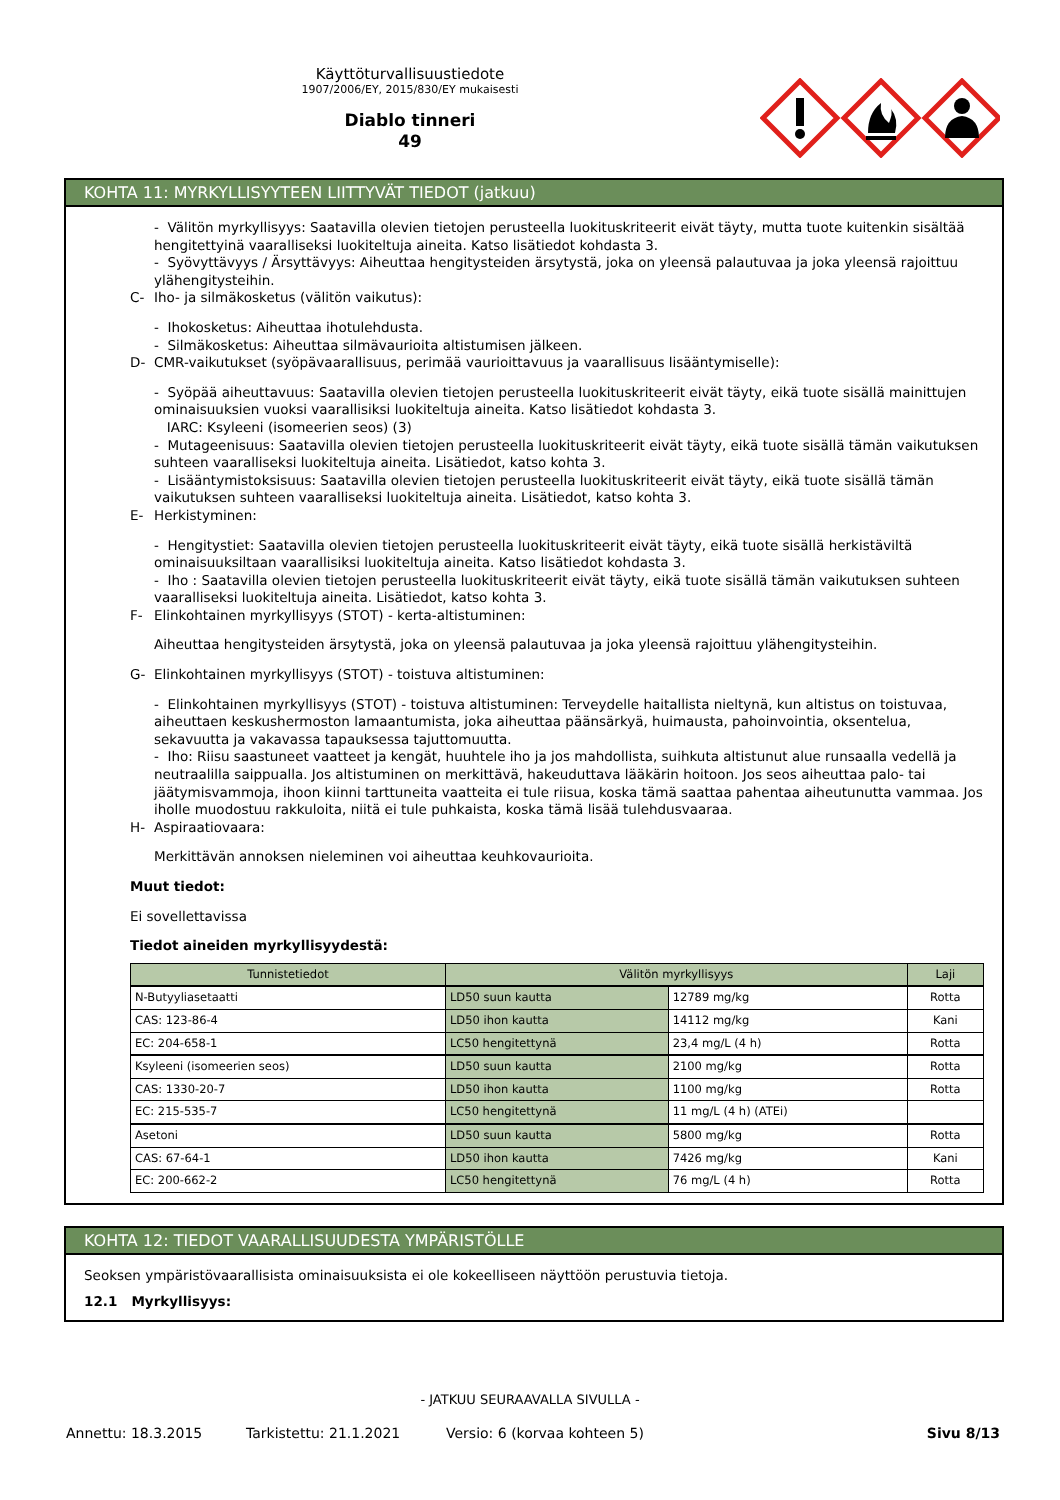Käyttöturvallisuustiedote
1907/2006/EY, 2015/830/EY mukaisesti
Diablo tinneri
49
KOHTA 11: MYRKYLLISYYTEEN LIITTYVÄT TIEDOT (jatkuu)
- Välitön myrkyllisyys: Saatavilla olevien tietojen perusteella luokituskriteerit eivät täyty, mutta tuote kuitenkin sisältää hengitettyinä vaaralliseksi luokiteltuja aineita. Katso lisätiedot kohdasta 3.
- Syövyttävyys / Ärsyttävyys: Aiheuttaa hengitysteiden ärsytystä, joka on yleensä palautuvaa ja joka yleensä rajoittuu ylähengitysteihin.
C- Iho- ja silmäkosketus (välitön vaikutus):
- Ihokosketus: Aiheuttaa ihotulehdusta.
- Silmäkosketus: Aiheuttaa silmävaurioita altistumisen jälkeen.
D- CMR-vaikutukset (syöpävaarallisuus, perimää vaurioittavuus ja vaarallisuus lisääntymiselle):
- Syöpää aiheuttavuus: Saatavilla olevien tietojen perusteella luokituskriteerit eivät täyty, eikä tuote sisällä mainittujen ominaisuuksien vuoksi vaarallisiksi luokiteltuja aineita. Katso lisätiedot kohdasta 3.
IARC: Ksyleeni (isomeerien seos) (3)
- Mutageenisuus: Saatavilla olevien tietojen perusteella luokituskriteerit eivät täyty, eikä tuote sisällä tämän vaikutuksen suhteen vaaralliseksi luokiteltuja aineita. Lisätiedot, katso kohta 3.
- Lisääntymistoksisuus: Saatavilla olevien tietojen perusteella luokituskriteerit eivät täyty, eikä tuote sisällä tämän vaikutuksen suhteen vaaralliseksi luokiteltuja aineita. Lisätiedot, katso kohta 3.
E- Herkistyminen:
- Hengitystiet: Saatavilla olevien tietojen perusteella luokituskriteerit eivät täyty, eikä tuote sisällä herkistäviltä ominaisuuksiltaan vaarallisiksi luokiteltuja aineita. Katso lisätiedot kohdasta 3.
- Iho : Saatavilla olevien tietojen perusteella luokituskriteerit eivät täyty, eikä tuote sisällä tämän vaikutuksen suhteen vaaralliseksi luokiteltuja aineita. Lisätiedot, katso kohta 3.
F- Elinkohtainen myrkyllisyys (STOT) - kerta-altistuminen:
Aiheuttaa hengitysteiden ärsytystä, joka on yleensä palautuvaa ja joka yleensä rajoittuu ylähengitysteihin.
G- Elinkohtainen myrkyllisyys (STOT) - toistuva altistuminen:
- Elinkohtainen myrkyllisyys (STOT) - toistuva altistuminen: Terveydelle haitallista nieltynä, kun altistus on toistuvaa, aiheuttaen keskushermoston lamaantumista, joka aiheuttaa päänsärkyä, huimausta, pahoinvointia, oksentelua, sekavuutta ja vakavassa tapauksessa tajuttomuutta.
- Iho: Riisu saastuneet vaatteet ja kengät, huuhtele iho ja jos mahdollista, suihkuta altistunut alue runsaalla vedellä ja neutraalilla saippualla. Jos altistuminen on merkittävä, hakeuduttava lääkärin hoitoon. Jos seos aiheuttaa palo- tai jäätymisvammoja, ihoon kiinni tarttuneita vaatteita ei tule riisua, koska tämä saattaa pahentaa aiheutunutta vammaa. Jos iholle muodostuu rakkuloita, niitä ei tule puhkaista, koska tämä lisää tulehdusvaaraa.
H- Aspiraatiovaara:
Merkittävän annoksen nieleminen voi aiheuttaa keuhkovaurioita.
Muut tiedot:
Ei sovellettavissa
Tiedot aineiden myrkyllisyydestä:
| Tunnistetiedot | Välitön myrkyllisyys | | Laji |
| --- | --- | --- | --- |
| N-Butyyliasetaatti | LD50 suun kautta | 12789 mg/kg | Rotta |
| CAS: 123-86-4 | LD50 ihon kautta | 14112 mg/kg | Kani |
| EC: 204-658-1 | LC50 hengitettynä | 23,4 mg/L (4 h) | Rotta |
| Ksyleeni (isomeerien seos) | LD50 suun kautta | 2100 mg/kg | Rotta |
| CAS: 1330-20-7 | LD50 ihon kautta | 1100 mg/kg | Rotta |
| EC: 215-535-7 | LC50 hengitettynä | 11 mg/L (4 h) (ATEi) | |
| Asetoni | LD50 suun kautta | 5800 mg/kg | Rotta |
| CAS: 67-64-1 | LD50 ihon kautta | 7426 mg/kg | Kani |
| EC: 200-662-2 | LC50 hengitettynä | 76 mg/L (4 h) | Rotta |
KOHTA 12: TIEDOT VAARALLISUUDESTA YMPÄRISTÖLLE
Seoksen ympäristövaarallisista ominaisuuksista ei ole kokeelliseen näyttöön perustuvia tietoja.
12.1 Myrkyllisyys:
- JATKUU SEURAAVALLA SIVULLA -
Annettu: 18.3.2015 Tarkistettu: 21.1.2021 Versio: 6 (korvaa kohteen 5) Sivu 8/13